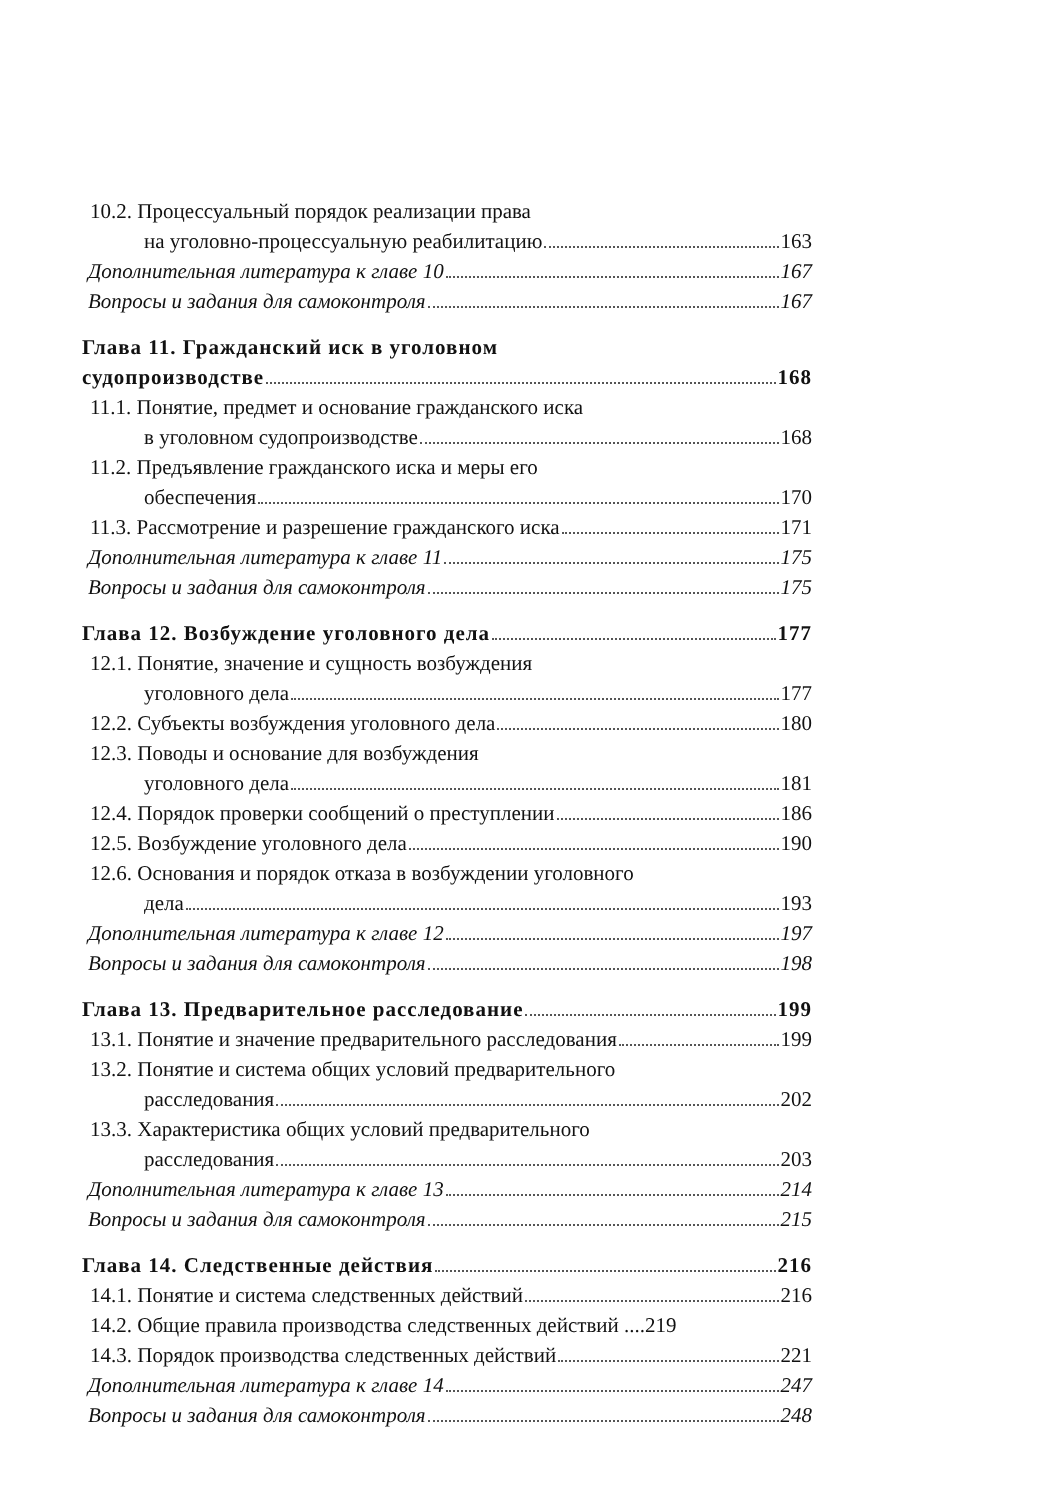10.2. Процессуальный порядок реализации права
на уголовно-процессуальную реабилитацию 163
Дополнительная литература к главе 10 167
Вопросы и задания для самоконтроля 167
Глава 11. Гражданский иск в уголовном
судопроизводстве 168
11.1. Понятие, предмет и основание гражданского иска
в уголовном судопроизводстве 168
11.2. Предъявление гражданского иска и меры его
обеспечения 170
11.3. Рассмотрение и разрешение гражданского иска 171
Дополнительная литература к главе 11 175
Вопросы и задания для самоконтроля 175
Глава 12. Возбуждение уголовного дела 177
12.1. Понятие, значение и сущность возбуждения
уголовного дела 177
12.2. Субъекты возбуждения уголовного дела 180
12.3. Поводы и основание для возбуждения
уголовного дела 181
12.4. Порядок проверки сообщений о преступлении 186
12.5. Возбуждение уголовного дела 190
12.6. Основания и порядок отказа в возбуждении уголовного
дела 193
Дополнительная литература к главе 12 197
Вопросы и задания для самоконтроля 198
Глава 13. Предварительное расследование 199
13.1. Понятие и значение предварительного расследования 199
13.2. Понятие и система общих условий предварительного
расследования 202
13.3. Характеристика общих условий предварительного
расследования 203
Дополнительная литература к главе 13 214
Вопросы и задания для самоконтроля 215
Глава 14. Следственные действия 216
14.1. Понятие и система следственных действий 216
14.2. Общие правила производства следственных действий ....219
14.3. Порядок производства следственных действий 221
Дополнительная литература к главе 14 247
Вопросы и задания для самоконтроля 248